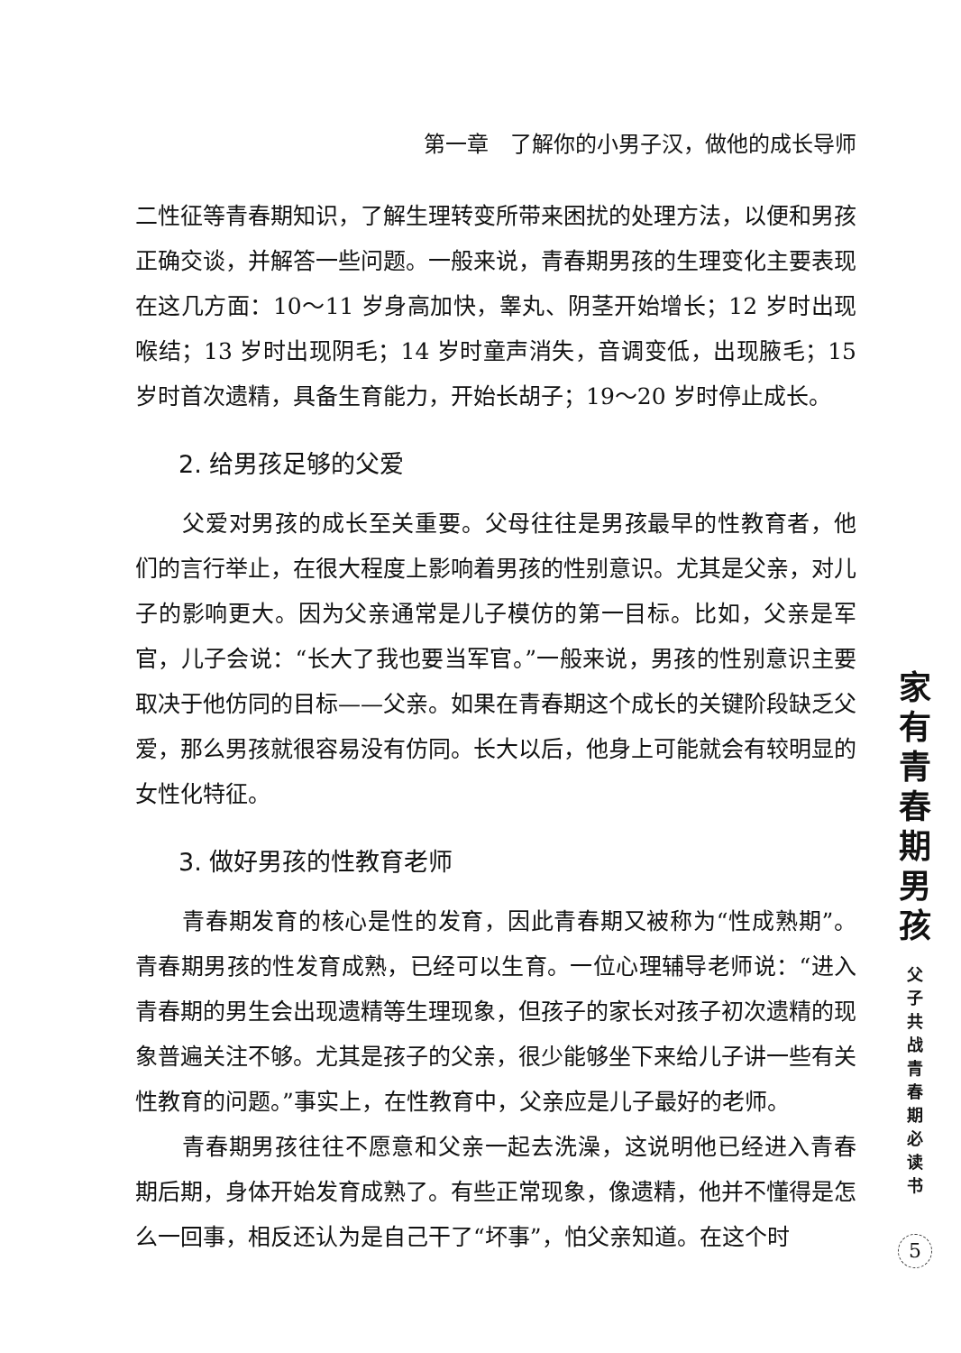第一章　了解你的小男子汉，做他的成长导师
二性征等青春期知识，了解生理转变所带来困扰的处理方法，以便和男孩正确交谈，并解答一些问题。一般来说，青春期男孩的生理变化主要表现在这几方面：10～11 岁身高加快，睾丸、阴茎开始增长；12 岁时出现喉结；13 岁时出现阴毛；14 岁时童声消失，音调变低，出现腋毛；15 岁时首次遗精，具备生育能力，开始长胡子；19～20 岁时停止成长。
2. 给男孩足够的父爱
父爱对男孩的成长至关重要。父母往往是男孩最早的性教育者，他们的言行举止，在很大程度上影响着男孩的性别意识。尤其是父亲，对儿子的影响更大。因为父亲通常是儿子模仿的第一目标。比如，父亲是军官，儿子会说：“长大了我也要当军官。”一般来说，男孩的性别意识主要取决于他仿同的目标——父亲。如果在青春期这个成长的关键阶段缺乏父爱，那么男孩就很容易没有仿同。长大以后，他身上可能就会有较明显的女性化特征。
3. 做好男孩的性教育老师
青春期发育的核心是性的发育，因此青春期又被称为“性成熟期”。青春期男孩的性发育成熟，已经可以生育。一位心理辅导老师说：“进入青春期的男生会出现遗精等生理现象，但孩子的家长对孩子初次遗精的现象普遍关注不够。尤其是孩子的父亲，很少能够坐下来给儿子讲一些有关性教育的问题。”事实上，在性教育中，父亲应是儿子最好的老师。
青春期男孩往往不愿意和父亲一起去洗澡，这说明他已经进入青春期后期，身体开始发育成熟了。有些正常现象，像遗精，他并不懂得是怎么一回事，相反还认为是自己干了“坏事”，怕父亲知道。在这个时
家
有
青
春
期
男
孩
父
子
共
战
青
春
期
必
读
书
5